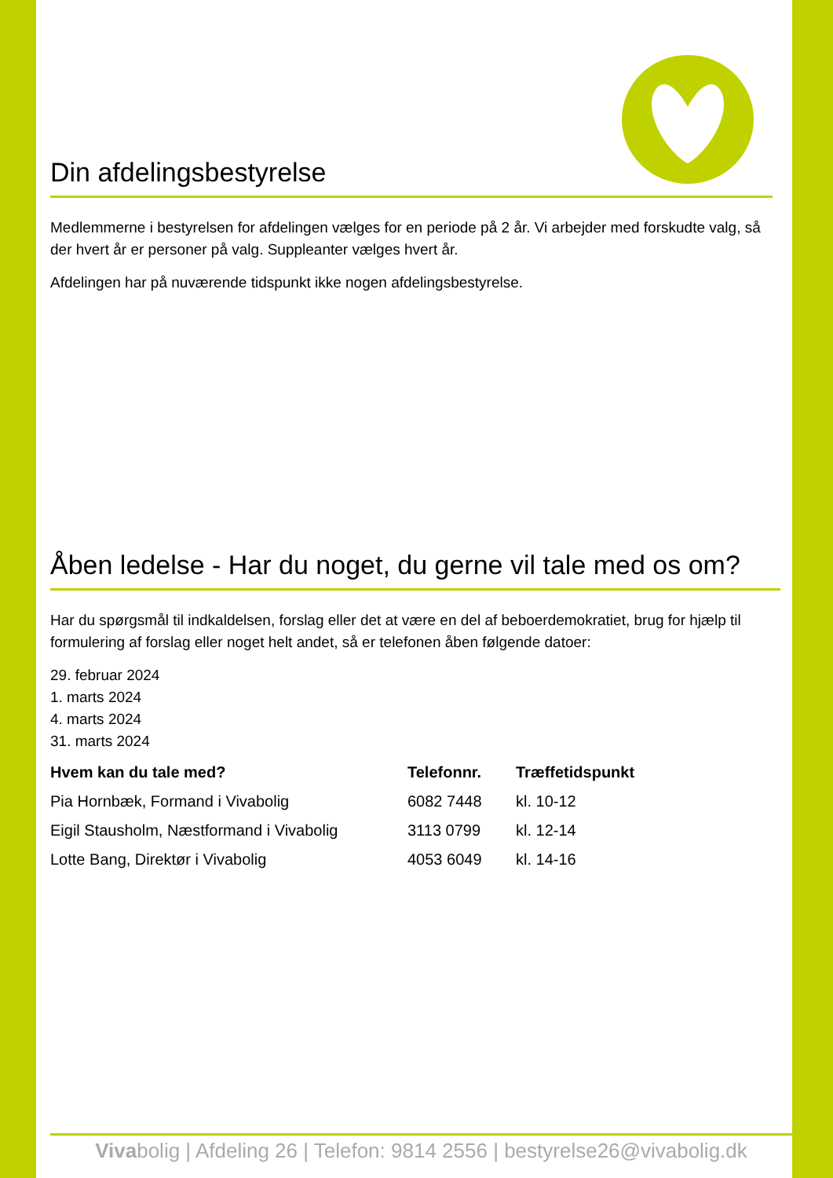Din afdelingsbestyrelse
Medlemmerne i bestyrelsen for afdelingen vælges for en periode på 2 år. Vi arbejder med forskudte valg, så der hvert år er personer på valg. Suppleanter vælges hvert år.
Afdelingen har på nuværende tidspunkt ikke nogen afdelingsbestyrelse.
Åben ledelse - Har du noget, du gerne vil tale med os om?
Har du spørgsmål til indkaldelsen, forslag eller det at være en del af beboerdemokratiet, brug for hjælp til formulering af forslag eller noget helt andet, så er telefonen åben følgende datoer:
29. februar 2024
1. marts 2024
4. marts 2024
31. marts 2024
| Hvem kan du tale med? | Telefonnr. | Træffetidspunkt |
| --- | --- | --- |
| Pia Hornbæk, Formand i Vivabolig | 6082 7448 | kl. 10-12 |
| Eigil Stausholm, Næstformand i Vivabolig | 3113 0799 | kl. 12-14 |
| Lotte Bang, Direktør i Vivabolig | 4053 6049 | kl. 14-16 |
Vivabolig | Afdeling 26 | Telefon: 9814 2556 | bestyrelse26@vivabolig.dk